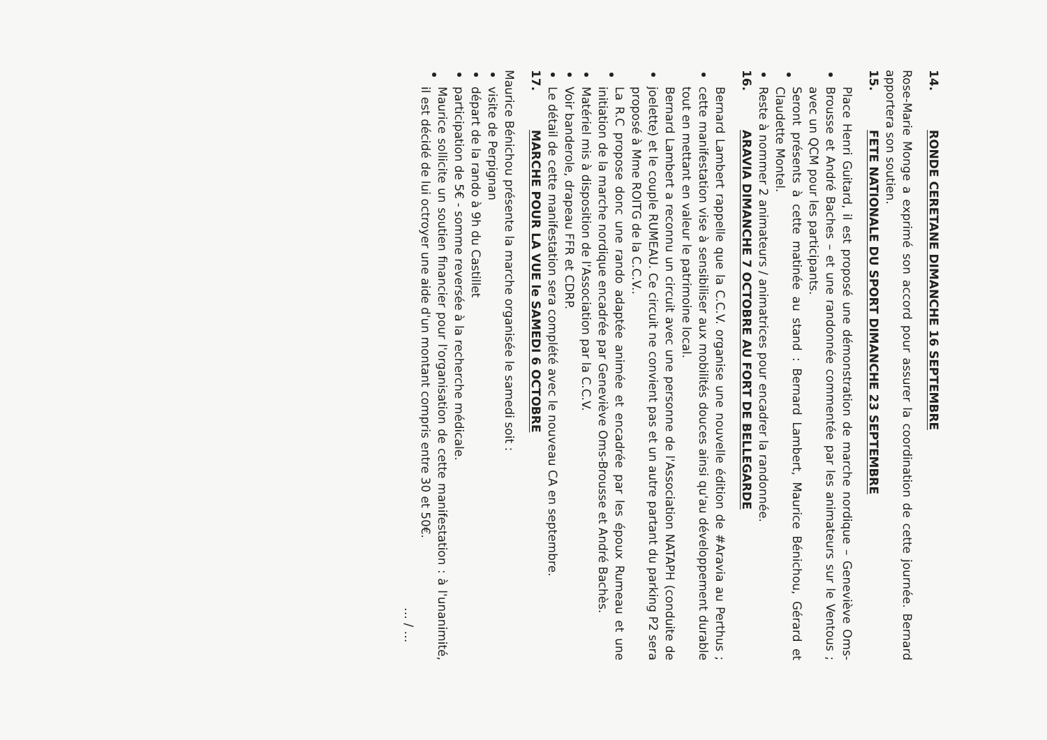14. RONDE CERETANE DIMANCHE 16 SEPTEMBRE
Rose-Marie Monge a exprimé son accord pour assurer la coordination de cette journée. Bernard apportera son soutien.
15. FETE NATIONALE DU SPORT DIMANCHE 23 SEPTEMBRE
Place Henri Guitard, il est proposé une démonstration de marche nordique – Geneviève Oms-Brousse et André Baches – et une randonnée commentée par les animateurs sur le Ventous ; avec un QCM pour les participants.
Seront présents à cette matinée au stand : Bernard Lambert, Maurice Bénichou, Gérard et Claudette Montel.
Reste à nommer 2 animateurs / animatrices pour encadrer la randonnée.
16. ARAVIA DIMANCHE 7 OCTOBRE AU FORT DE BELLEGARDE
Bernard Lambert rappelle que la C.C.V. organise une nouvelle édition de #Aravia au Perthus ; cette manifestation vise à sensibiliser aux mobilités douces ainsi qu'au développement durable tout en mettant en valeur le patrimoine local.
Bernard Lambert a reconnu un circuit avec une personne de l'Association NATAPH (conduite de joelette) et le couple RUMEAU. Ce circuit ne convient pas et un autre partant du parking P2 sera proposé à Mme ROITG de la C.C.V..
La R.C propose donc une rando adaptée animée et encadrée par les époux Rumeau et une initiation de la marche nordique encadrée par Geneviève Oms-Brousse et André Bachès.
Matériel mis à disposition de l'Association par la C.C.V.
Voir banderole, drapeau FFR et CDRP.
Le détail de cette manifestation sera complété avec le nouveau CA en septembre.
17. MARCHE POUR LA VUE le SAMEDI 6 OCTOBRE
Maurice Bénichou présente la marche organisée le samedi soit :
visite de Perpignan
départ de la rando à 9h du Castillet
participation de 5€ - somme reversée à la recherche médicale.
Maurice sollicite un soutien financier pour l'organisation de cette manifestation : à l'unanimité, il est décidé de lui octroyer une aide d'un montant compris entre 30 et 50€.
… / …